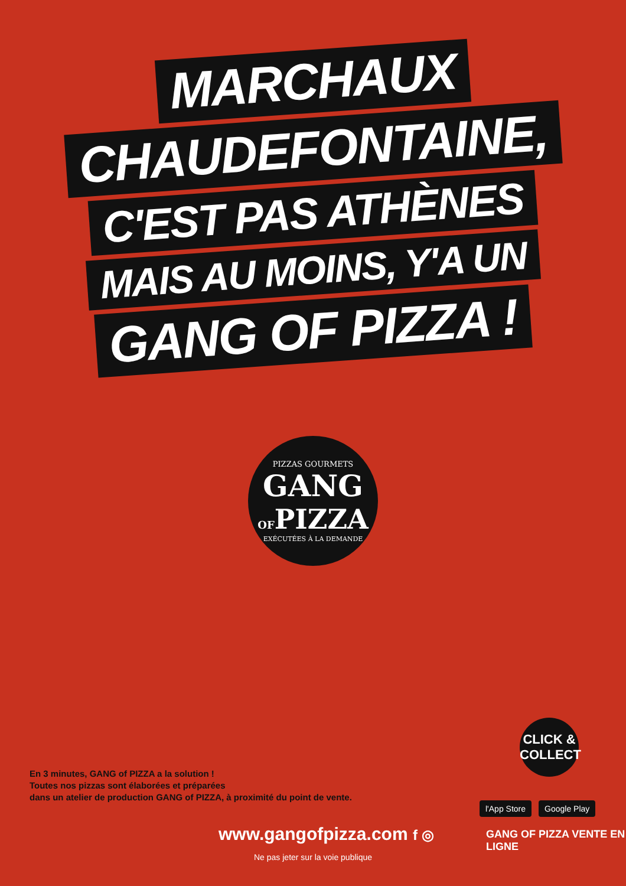MARCHAUX
CHAUDEFONTAINE,
C'EST PAS ATHÈNES
MAIS AU MOINS, Y'A UN
GANG OF PIZZA !
PIZZAS GOURMETS
GANG
OFPIZZA
EXÉCUTÉES À LA DEMANDE
En 3 minutes, GANG of PIZZA a la solution !
Toutes nos pizzas sont élaborées et préparées
dans un atelier de production GANG of PIZZA, à proximité du point de vente.
CLICK &
COLLECT
l'App Store Google Play
www.gangofpizza.com f ◎ GANG OF PIZZA VENTE EN LIGNE
Ne pas jeter sur la voie publique